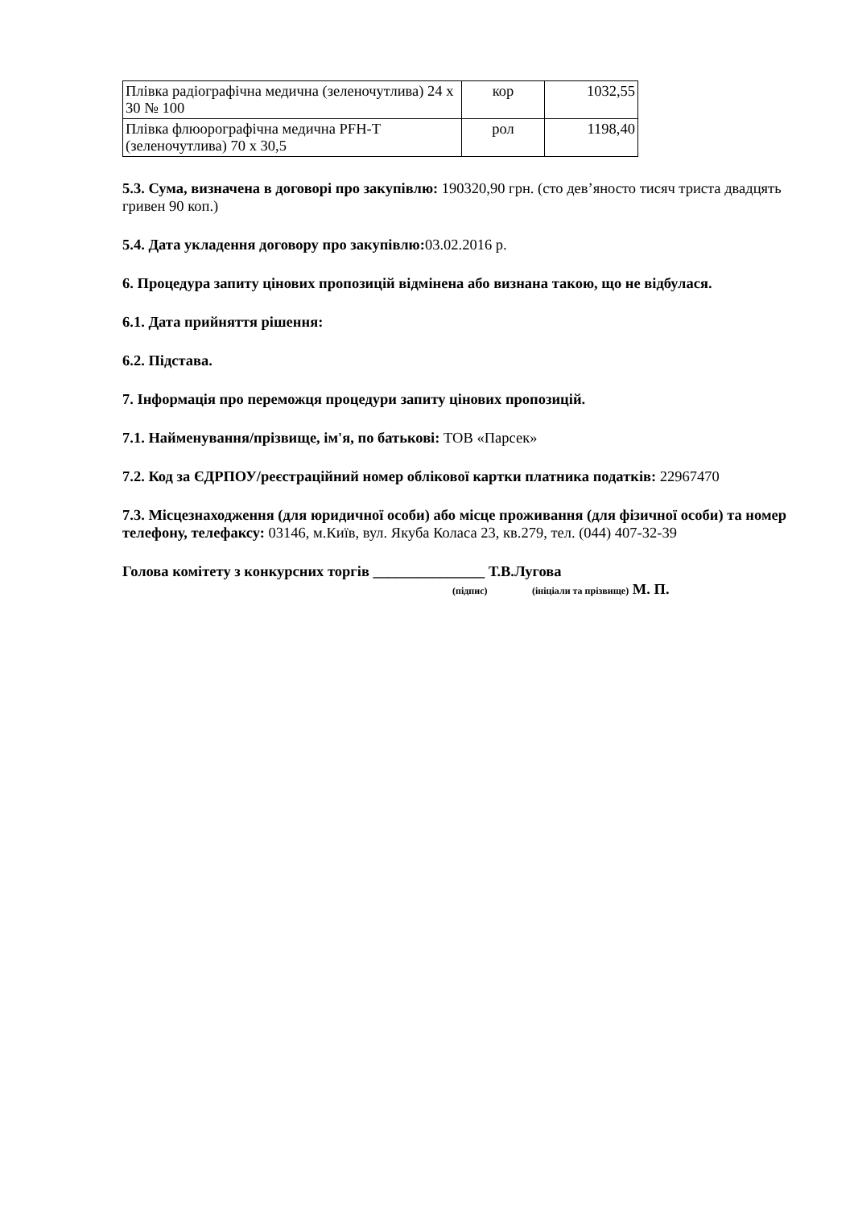| Плівка радіографічна медична (зеленочутлива) 24 х 30 № 100 | кор | 1032,55 |
| Плівка флюорографічна медична PFH-T (зеленочутлива) 70 х 30,5 | рол | 1198,40 |
5.3. Сума, визначена в договорі про закупівлю: 190320,90 грн. (сто дев’яносто тисяч триста двадцять гривен 90 коп.)
5.4. Дата укладення договору про закупівлю: 03.02.2016 р.
6. Процедура запиту цінових пропозицій відмінена або визнана такою, що не відбулася.
6.1. Дата прийняття рішення:
6.2. Підстава.
7. Інформація про переможця процедури запиту цінових пропозицій.
7.1. Найменування/прізвище, ім'я, по батькові: ТОВ «Парсек»
7.2. Код за ЄДРПОУ/реєстраційний номер облікової картки платника податків: 22967470
7.3. Місцезнаходження (для юридичної особи) або місце проживання (для фізичної особи) та номер телефону, телефаксу: 03146, м.Київ, вул. Якуба Коласа 23, кв.279, тел. (044) 407-32-39
Голова комітету з конкурсних торгів _______________ Т.В.Лугова
(підпис) (ініціали та прізвище) М. П.